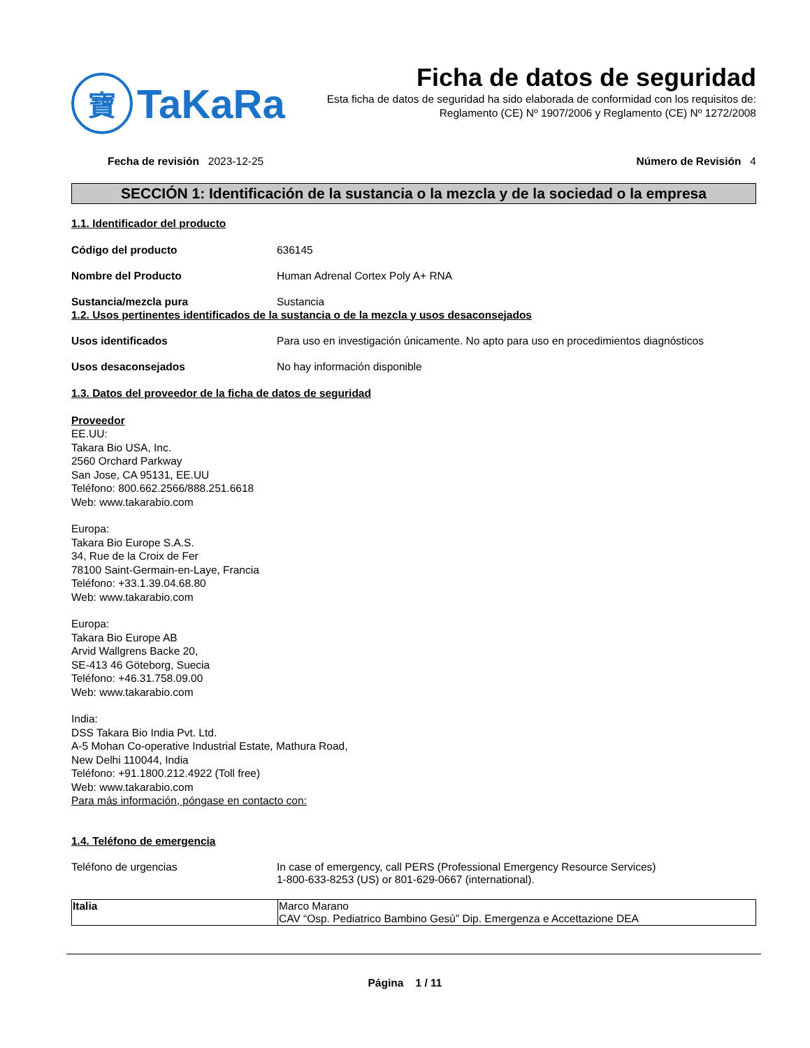寶
TaKaRa
Ficha de datos de seguridad
Esta ficha de datos de seguridad ha sido elaborada de conformidad con los requisitos de:
Reglamento (CE) Nº 1907/2006 y Reglamento (CE) Nº 1272/2008
Fecha de revisión 2023-12-25 Número de Revisión 4
SECCIÓN 1: Identificación de la sustancia o la mezcla y de la sociedad o la empresa
1.1. Identificador del producto
Código del producto 636145
Nombre del Producto Human Adrenal Cortex Poly A+ RNA
Sustancia/mezcla pura Sustancia
1.2. Usos pertinentes identificados de la sustancia o de la mezcla y usos desaconsejados
Usos identificados Para uso en investigación únicamente. No apto para uso en procedimientos diagnósticos
Usos desaconsejados No hay información disponible
1.3. Datos del proveedor de la ficha de datos de seguridad
Proveedor
EE.UU:
Takara Bio USA, Inc.
2560 Orchard Parkway
San Jose, CA 95131, EE.UU
Teléfono: 800.662.2566/888.251.6618
Web: www.takarabio.com
Europa:
Takara Bio Europe S.A.S.
34, Rue de la Croix de Fer
78100 Saint-Germain-en-Laye, Francia
Teléfono: +33.1.39.04.68.80
Web: www.takarabio.com
Europa:
Takara Bio Europe AB
Arvid Wallgrens Backe 20,
SE-413 46 Göteborg, Suecia
Teléfono: +46.31.758.09.00
Web: www.takarabio.com
India:
DSS Takara Bio India Pvt. Ltd.
A-5 Mohan Co-operative Industrial Estate, Mathura Road,
New Delhi 110044, India
Teléfono: +91.1800.212.4922 (Toll free)
Web: www.takarabio.com
Para más información, póngase en contacto con:
1.4. Teléfono de emergencia
Teléfono de urgencias In case of emergency, call PERS (Professional Emergency Resource Services)
1-800-633-8253 (US) or 801-629-0667 (international).
| Italia | Marco Marano CAV “Osp. Pediatrico Bambino Gesù” Dip. Emergenza e Accettazione DEA |
Página 1 / 11